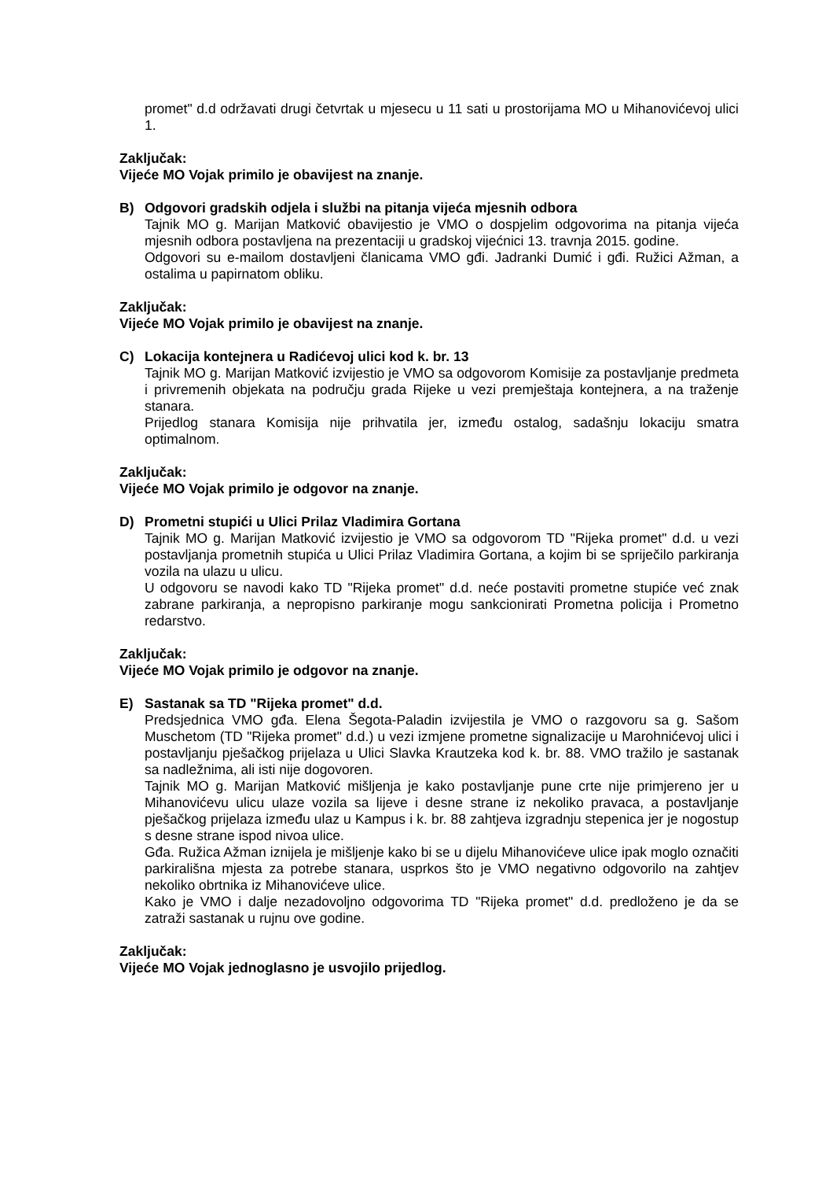promet" d.d održavati drugi četvrtak u mjesecu u 11 sati u prostorijama MO u Mihanovićevoj ulici 1.
Zaključak:
Vijeće MO Vojak primilo je obavijest na znanje.
B) Odgovori gradskih odjela i službi na pitanja vijeća mjesnih odbora
Tajnik MO g. Marijan Matković obavijestio je VMO o dospjelim odgovorima na pitanja vijeća mjesnih odbora postavljena na prezentaciji u gradskoj vijećnici 13. travnja 2015. godine.
Odgovori su e-mailom dostavljeni članicama VMO gđi. Jadranki Dumić i gđi. Ružici Ažman, a ostalima u papirnatom obliku.
Zaključak:
Vijeće MO Vojak primilo je obavijest na znanje.
C) Lokacija kontejnera u Radićevoj ulici kod k. br. 13
Tajnik MO g. Marijan Matković izvijestio je VMO sa odgovorom Komisije za postavljanje predmeta i privremenih objekata na području grada Rijeke u vezi premještaja kontejnera, a na traženje stanara.
Prijedlog stanara Komisija nije prihvatila jer, između ostalog, sadašnju lokaciju smatra optimalnom.
Zaključak:
Vijeće MO Vojak primilo je odgovor na znanje.
D) Prometni stupići u Ulici Prilaz Vladimira Gortana
Tajnik MO g. Marijan Matković izvijestio je VMO sa odgovorom TD "Rijeka promet" d.d. u vezi postavljanja prometnih stupića u Ulici Prilaz Vladimira Gortana, a kojim bi se spriječilo parkiranja vozila na ulazu u ulicu.
U odgovoru se navodi kako TD "Rijeka promet" d.d. neće postaviti prometne stupiće već znak zabrane parkiranja, a nepropisno parkiranje mogu sankcionirati Prometna policija i Prometno redarstvo.
Zaključak:
Vijeće MO Vojak primilo je odgovor na znanje.
E) Sastanak sa TD "Rijeka promet" d.d.
Predsjednica VMO gđa. Elena Šegota-Paladin izvijestila je VMO o razgovoru sa g. Sašom Muschetom (TD "Rijeka promet" d.d.) u vezi izmjene prometne signalizacije u Marohnićevoj ulici i postavljanju pješačkog prijelaza u Ulici Slavka Krautzeka kod k. br. 88. VMO tražilo je sastanak sa nadležnima, ali isti nije dogovoren.
Tajnik MO g. Marijan Matković mišljenja je kako postavljanje pune crte nije primjereno jer u Mihanovićevu ulicu ulaze vozila sa lijeve i desne strane iz nekoliko pravaca, a postavljanje pješačkog prijelaza između ulaz u Kampus i k. br. 88 zahtjeva izgradnju stepenica jer je nogostup s desne strane ispod nivoa ulice.
Gđa. Ružica Ažman iznijela je mišljenje kako bi se u dijelu Mihanovićeve ulice ipak moglo označiti parkirališna mjesta za potrebe stanara, usprkos što je VMO negativno odgovorilo na zahtjev nekoliko obrtnika iz Mihanovićeve ulice.
Kako je VMO i dalje nezadovoljno odgovorima TD "Rijeka promet" d.d. predloženo je da se zatraži sastanak u rujnu ove godine.
Zaključak:
Vijeće MO Vojak jednoglasno je usvojilo prijedlog.